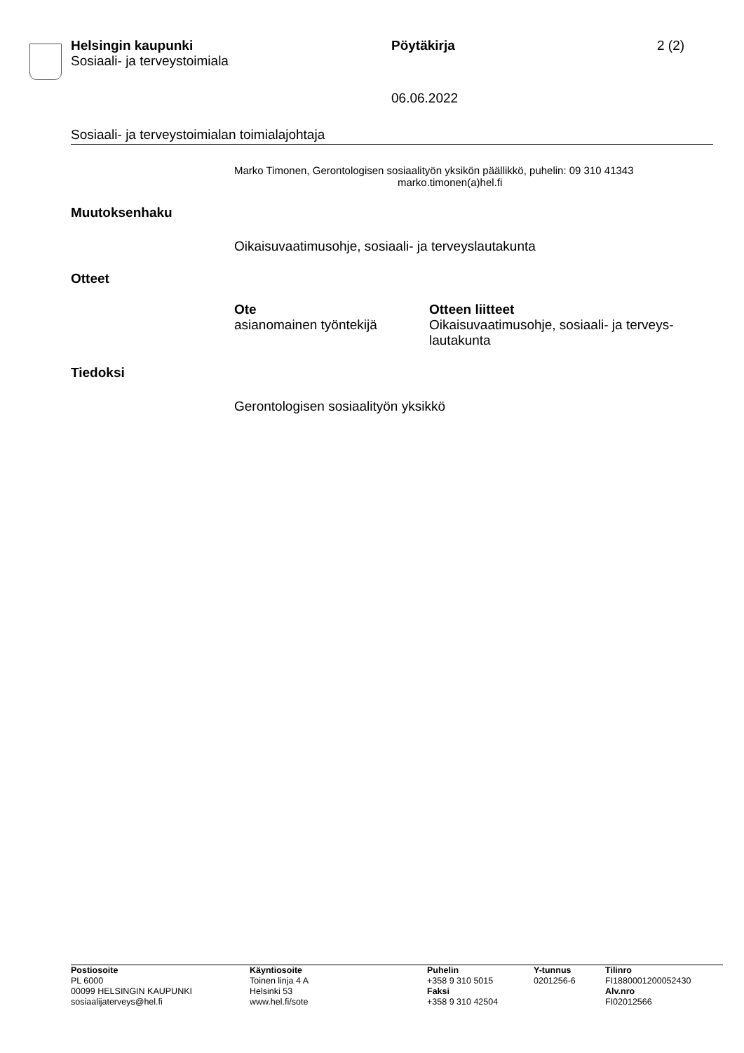Helsingin kaupunki
Sosiaali- ja terveystoimiala
Pöytäkirja 2 (2)
06.06.2022
Sosiaali- ja terveystoimialan toimialajohtaja
Marko Timonen, Gerontologisen sosiaalityön yksikön päällikkö, puhelin: 09 310 41343
marko.timonen(a)hel.fi
Muutoksenhaku
Oikaisuvaatimusohje, sosiaali- ja terveyslautakunta
Otteet
| Ote | Otteen liitteet |
| --- | --- |
| asianomainen työntekijä | Oikaisuvaatimusohje, sosiaali- ja terveys- lautakunta |
Tiedoksi
Gerontologisen sosiaalityön yksikkö
| Postiosoite PL 6000 00099 HELSINGIN KAUPUNKI sosiaalijaterveys@hel.fi | Käyntiosoite Toinen linja 4 A Helsinki 53 www.hel.fi/sote | Puhelin +358 9 310 5015 Faksi +358 9 310 42504 | Y-tunnus 0201256-6 | Tilinro FI1880001200052430 Alv.nro FI02012566 |